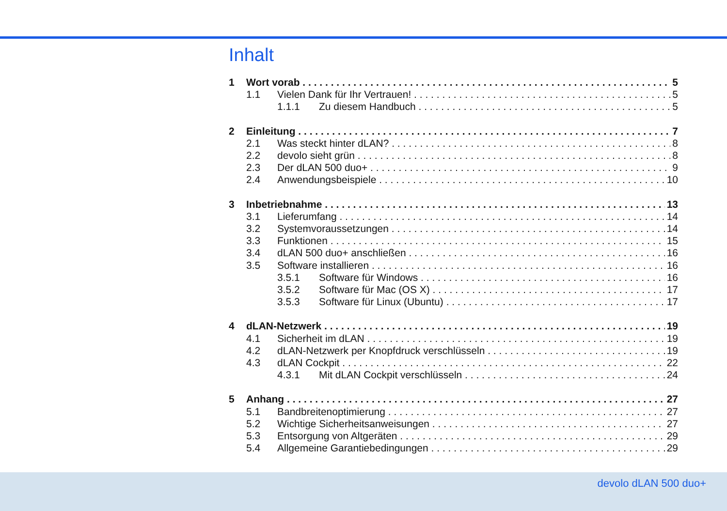Inhalt
1 Wort vorab 5
1.1 Vielen Dank für Ihr Vertrauen! 5
1.1.1 Zu diesem Handbuch 5
2 Einleitung 7
2.1 Was steckt hinter dLAN? 8
2.2 devolo sieht grün 8
2.3 Der dLAN 500 duo+ 9
2.4 Anwendungsbeispiele 10
3 Inbetriebnahme 13
3.1 Lieferumfang 14
3.2 Systemvoraussetzungen 14
3.3 Funktionen 15
3.4 dLAN 500 duo+ anschließen 16
3.5 Software installieren 16
3.5.1 Software für Windows 16
3.5.2 Software für Mac (OS X) 17
3.5.3 Software für Linux (Ubuntu) 17
4 dLAN-Netzwerk 19
4.1 Sicherheit im dLAN 19
4.2 dLAN-Netzwerk per Knopfdruck verschlüsseln 19
4.3 dLAN Cockpit 22
4.3.1 Mit dLAN Cockpit verschlüsseln 24
5 Anhang 27
5.1 Bandbreitenoptimierung 27
5.2 Wichtige Sicherheitsanweisungen 27
5.3 Entsorgung von Altgeräten 29
5.4 Allgemeine Garantiebedingungen 29
devolo dLAN 500 duo+